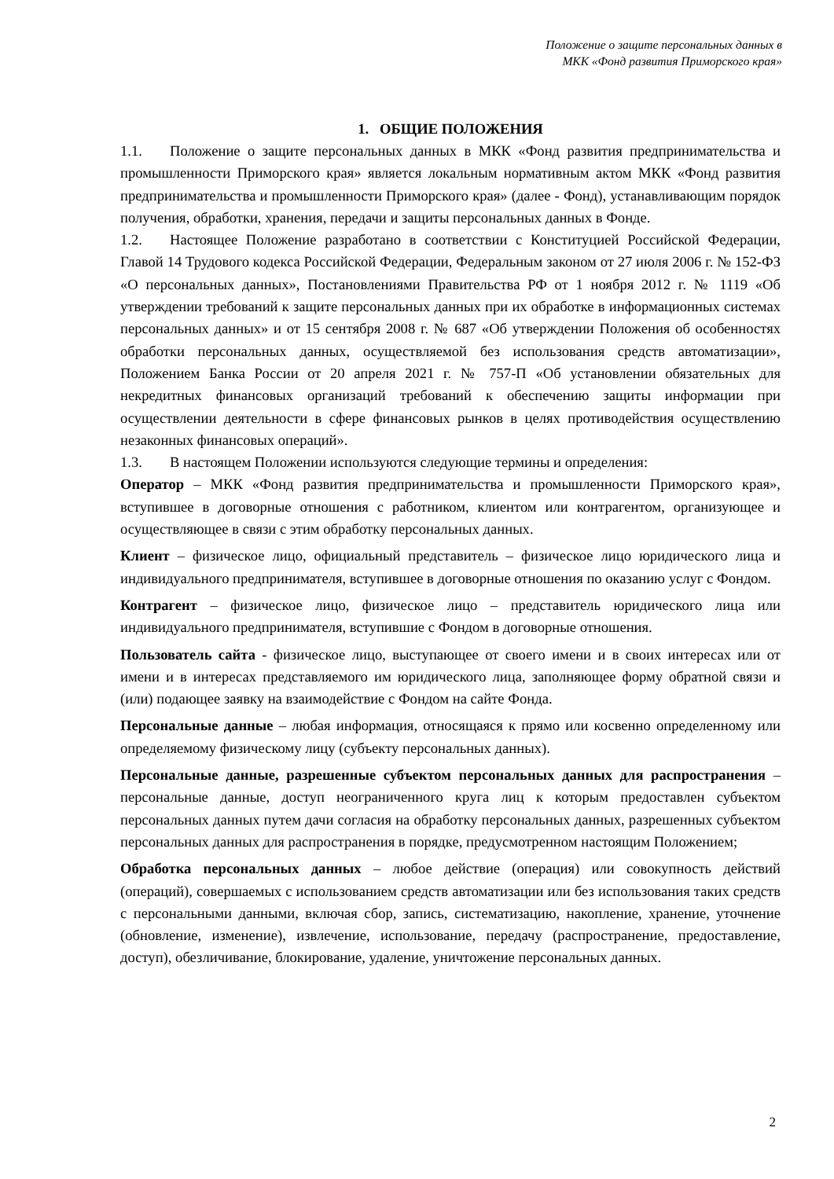Положение о защите персональных данных в
МКК «Фонд развития Приморского края»
1. ОБЩИЕ ПОЛОЖЕНИЯ
1.1. Положение о защите персональных данных в МКК «Фонд развития предпринимательства и промышленности Приморского края» является локальным нормативным актом МКК «Фонд развития предпринимательства и промышленности Приморского края» (далее - Фонд), устанавливающим порядок получения, обработки, хранения, передачи и защиты персональных данных в Фонде.
1.2. Настоящее Положение разработано в соответствии с Конституцией Российской Федерации, Главой 14 Трудового кодекса Российской Федерации, Федеральным законом от 27 июля 2006 г. № 152-ФЗ «О персональных данных», Постановлениями Правительства РФ от 1 ноября 2012 г. № 1119 «Об утверждении требований к защите персональных данных при их обработке в информационных системах персональных данных» и от 15 сентября 2008 г. № 687 «Об утверждении Положения об особенностях обработки персональных данных, осуществляемой без использования средств автоматизации», Положением Банка России от 20 апреля 2021 г. № 757-П «Об установлении обязательных для некредитных финансовых организаций требований к обеспечению защиты информации при осуществлении деятельности в сфере финансовых рынков в целях противодействия осуществлению незаконных финансовых операций».
1.3. В настоящем Положении используются следующие термины и определения:
Оператор – МКК «Фонд развития предпринимательства и промышленности Приморского края», вступившее в договорные отношения с работником, клиентом или контрагентом, организующее и осуществляющее в связи с этим обработку персональных данных.
Клиент – физическое лицо, официальный представитель – физическое лицо юридического лица и индивидуального предпринимателя, вступившее в договорные отношения по оказанию услуг с Фондом.
Контрагент – физическое лицо, физическое лицо – представитель юридического лица или индивидуального предпринимателя, вступившие с Фондом в договорные отношения.
Пользователь сайта - физическое лицо, выступающее от своего имени и в своих интересах или от имени и в интересах представляемого им юридического лица, заполняющее форму обратной связи и (или) подающее заявку на взаимодействие с Фондом на сайте Фонда.
Персональные данные – любая информация, относящаяся к прямо или косвенно определенному или определяемому физическому лицу (субъекту персональных данных).
Персональные данные, разрешенные субъектом персональных данных для распространения – персональные данные, доступ неограниченного круга лиц к которым предоставлен субъектом персональных данных путем дачи согласия на обработку персональных данных, разрешенных субъектом персональных данных для распространения в порядке, предусмотренном настоящим Положением;
Обработка персональных данных – любое действие (операция) или совокупность действий (операций), совершаемых с использованием средств автоматизации или без использования таких средств с персональными данными, включая сбор, запись, систематизацию, накопление, хранение, уточнение (обновление, изменение), извлечение, использование, передачу (распространение, предоставление, доступ), обезличивание, блокирование, удаление, уничтожение персональных данных.
2